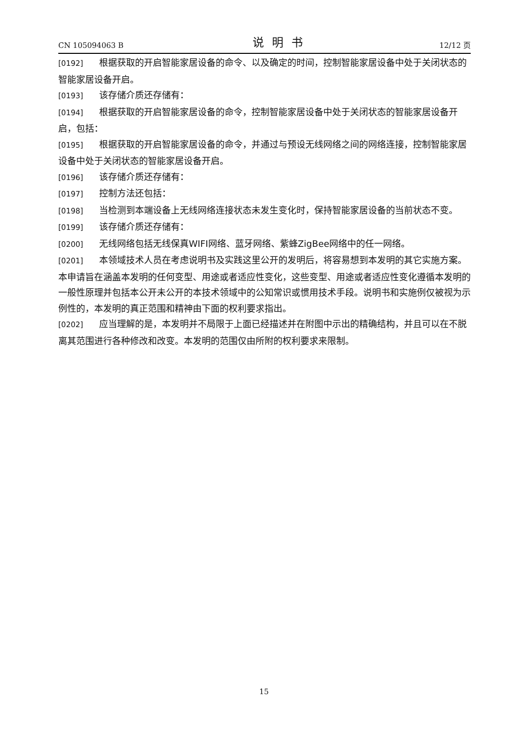CN 105094063 B 说明书 12/12 页
[0192] 根据获取的开启智能家居设备的命令、以及确定的时间，控制智能家居设备中处于关闭状态的智能家居设备开启。
[0193] 该存储介质还存储有：
[0194] 根据获取的开启智能家居设备的命令，控制智能家居设备中处于关闭状态的智能家居设备开启，包括：
[0195] 根据获取的开启智能家居设备的命令，并通过与预设无线网络之间的网络连接，控制智能家居设备中处于关闭状态的智能家居设备开启。
[0196] 该存储介质还存储有：
[0197] 控制方法还包括：
[0198] 当检测到本端设备上无线网络连接状态未发生变化时，保持智能家居设备的当前状态不变。
[0199] 该存储介质还存储有：
[0200] 无线网络包括无线保真WIFI网络、蓝牙网络、紫蜂ZigBee网络中的任一网络。
[0201] 本领域技术人员在考虑说明书及实践这里公开的发明后，将容易想到本发明的其它实施方案。本申请旨在涵盖本发明的任何变型、用途或者适应性变化，这些变型、用途或者适应性变化遵循本发明的一般性原理并包括本公开未公开的本技术领域中的公知常识或惯用技术手段。说明书和实施例仅被视为示例性的，本发明的真正范围和精神由下面的权利要求指出。
[0202] 应当理解的是，本发明并不局限于上面已经描述并在附图中示出的精确结构，并且可以在不脱离其范围进行各种修改和改变。本发明的范围仅由所附的权利要求来限制。
15